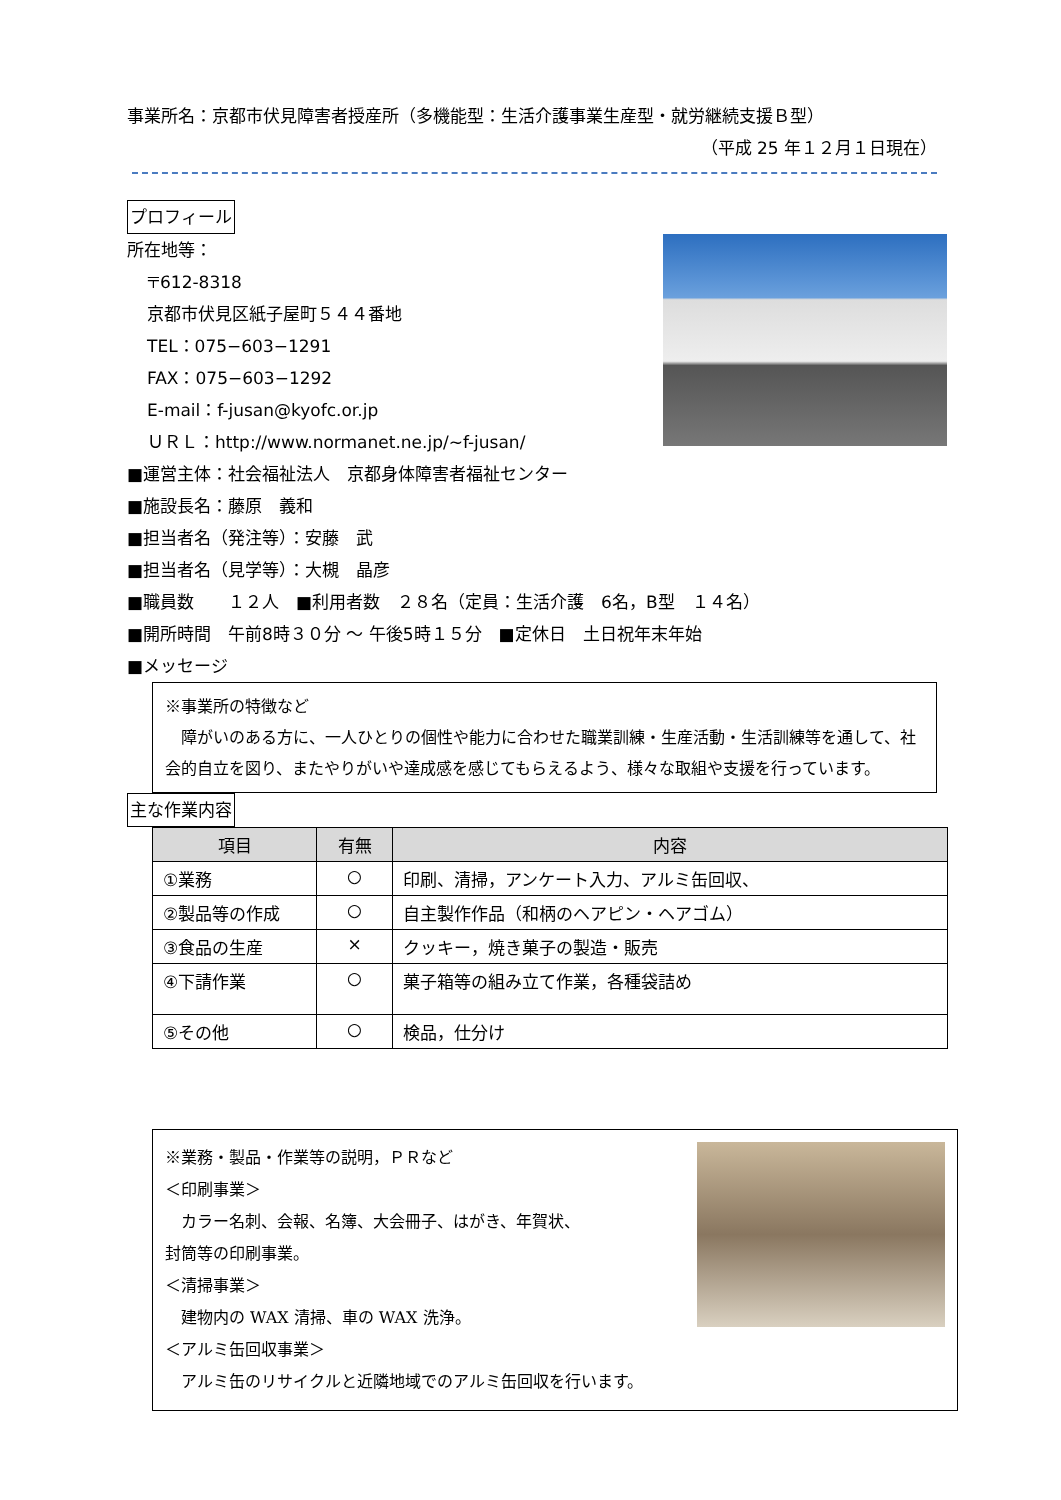事業所名：京都市伏見障害者授産所（多機能型：生活介護事業生産型・就労継続支援Ｂ型）
（平成 25 年１２月１日現在）
プロフィール
所在地等：
〒612-8318
京都市伏見区紙子屋町５４４番地
TEL：075−603−1291
FAX：075−603−1292
E-mail：f-jusan@kyofc.or.jp
ＵＲＬ：http://www.normanet.ne.jp/~f-jusan/
■運営主体：社会福祉法人　京都身体障害者福祉センター
■施設長名：藤原　義和
■担当者名（発注等）：安藤　武
■担当者名（見学等）：大槻　晶彦
■職員数　　１２人　■利用者数　２８名（定員：生活介護　6名，B型　１４名）
■開所時間　午前8時３０分 ～ 午後5時１５分　■定休日　土日祝年末年始
■メッセージ
※事業所の特徴など
　障がいのある方に、一人ひとりの個性や能力に合わせた職業訓練・生産活動・生活訓練等を通して、社会的自立を図り、またやりがいや達成感を感じてもらえるよう、様々な取組や支援を行っています。
主な作業内容
| 項目 | 有無 | 内容 |
| --- | --- | --- |
| ①業務 | ○ | 印刷、清掃，アンケート入力、アルミ缶回収、 |
| ②製品等の作成 | ○ | 自主製作作品（和柄のヘアピン・ヘアゴム） |
| ③食品の生産 | × | クッキー，焼き菓子の製造・販売 |
| ④下請作業 | ○ | 菓子箱等の組み立て作業，各種袋詰め |
| ⑤その他 | ○ | 検品，仕分け |
※業務・製品・作業等の説明，ＰＲなど
＜印刷事業＞
　カラー名刺、会報、名簿、大会冊子、はがき、年賀状、
封筒等の印刷事業。
＜清掃事業＞
　建物内の WAX 清掃、車の WAX 洗浄。
＜アルミ缶回収事業＞
　アルミ缶のリサイクルと近隣地域でのアルミ缶回収を行います。